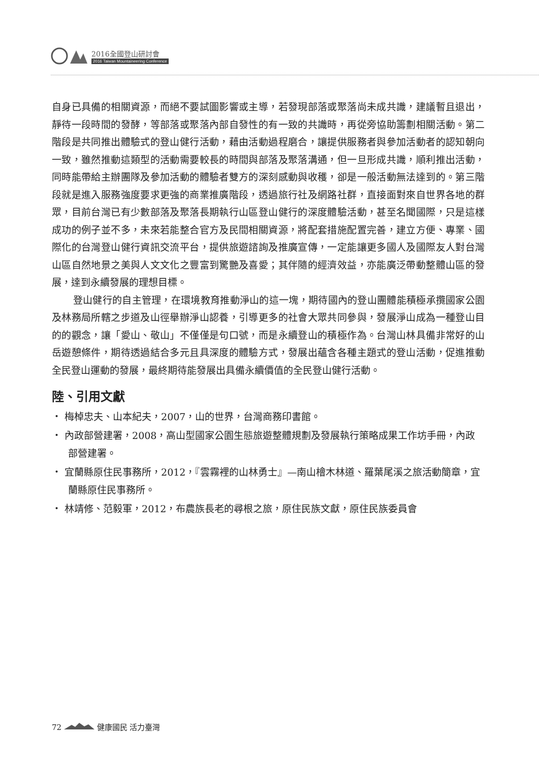2016全國登山研討會
2016 Taiwan Mountaineering Conference
自身已具備的相關資源，而絕不要試圖影響或主導，若發現部落或聚落尚未成共識，建議暫且退出，靜待一段時間的發酵，等部落或聚落內部自發性的有一致的共識時，再從旁協助籌劃相關活動。第二階段是共同推出體驗式的登山健行活動，藉由活動過程磨合，讓提供服務者與參加活動者的認知朝向一致，雖然推動這類型的活動需要較長的時間與部落及聚落溝通，但一旦形成共識，順利推出活動，同時能帶給主辦團隊及參加活動的體驗者雙方的深刻感動與收穫，卻是一般活動無法達到的。第三階段就是進入服務強度要求更強的商業推廣階段，透過旅行社及網路社群，直接面對來自世界各地的群眾，目前台灣已有少數部落及聚落長期執行山區登山健行的深度體驗活動，甚至名聞國際，只是這樣成功的例子並不多，未來若能整合官方及民間相關資源，將配套措施配置完善，建立方便、專業、國際化的台灣登山健行資訊交流平台，提供旅遊諮詢及推廣宣傳，一定能讓更多國人及國際友人對台灣山區自然地景之美與人文文化之豐富到驚艷及喜愛；其伴隨的經濟效益，亦能廣泛帶動整體山區的發展，達到永續發展的理想目標。
登山健行的自主管理，在環境教育推動淨山的這一塊，期待國內的登山團體能積極承攬國家公園及林務局所轄之步道及山徑舉辦淨山認養，引導更多的社會大眾共同參與，發展淨山成為一種登山目的的觀念，讓「愛山、敬山」不僅僅是句口號，而是永續登山的積極作為。台灣山林具備非常好的山岳遊憩條件，期待透過結合多元且具深度的體驗方式，發展出蘊含各種主題式的登山活動，促進推動全民登山運動的發展，最終期待能發展出具備永續價值的全民登山健行活動。
陸、引用文獻
・ 梅棹忠夫、山本紀夫，2007，山的世界，台灣商務印書館。
・ 內政部營建署，2008，高山型國家公園生態旅遊整體規劃及發展執行策略成果工作坊手冊，內政部營建署。
・ 宜蘭縣原住民事務所，2012，『雲霧裡的山林勇士』—南山檜木林道、羅葉尾溪之旅活動簡章，宜蘭縣原住民事務所。
・ 林靖修、范毅軍，2012，布農族長老的尋根之旅，原住民族文獻，原住民族委員會
72 健康國民 活力臺灣